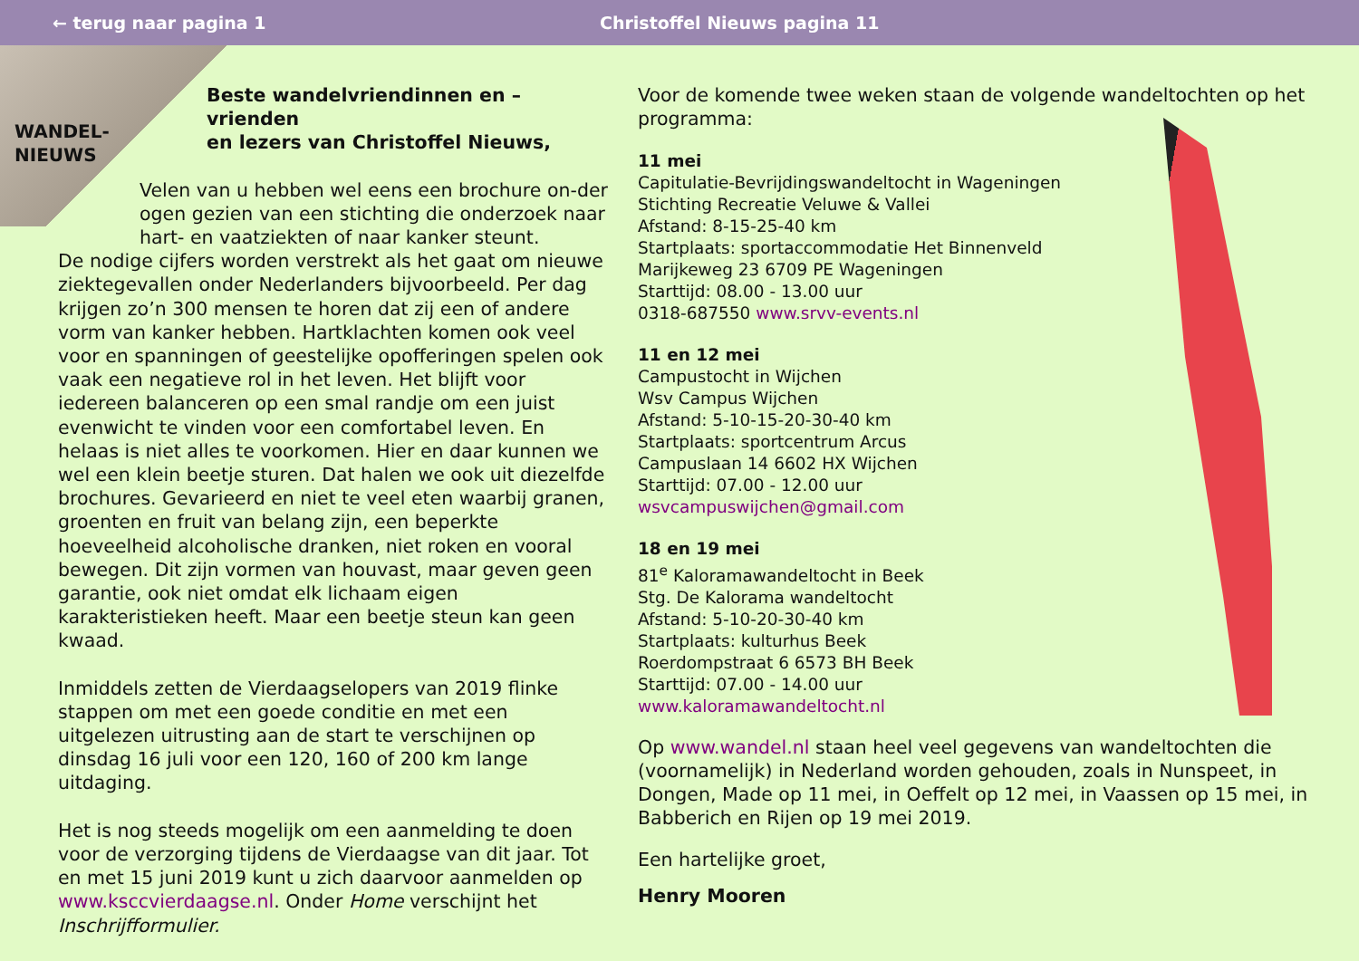← terug naar pagina 1 Christoffel Nieuws pagina 11
WANDEL-
NIEUWS
Beste wandelvriendinnen en –vrienden
en lezers van Christoffel Nieuws,
Velen van u hebben wel eens een brochure on-der ogen gezien van een stichting die onderzoek naar hart- en vaatziekten of naar kanker steunt.
De nodige cijfers worden verstrekt als het gaat om nieuwe ziektegevallen onder Nederlanders bijvoorbeeld. Per dag krijgen zo’n 300 mensen te horen dat zij een of andere vorm van kanker hebben. Hartklachten komen ook veel voor en spanningen of geestelijke opofferingen spelen ook vaak een negatieve rol in het leven. Het blijft voor iedereen balanceren op een smal randje om een juist evenwicht te vinden voor een comfortabel leven. En helaas is niet alles te voorkomen. Hier en daar kunnen we wel een klein beetje sturen. Dat halen we ook uit diezelfde brochures. Gevarieerd en niet te veel eten waarbij granen, groenten en fruit van belang zijn, een beperkte hoeveelheid alcoholische dranken, niet roken en vooral bewegen. Dit zijn vormen van houvast, maar geven geen garantie, ook niet omdat elk lichaam eigen karakteristieken heeft. Maar een beetje steun kan geen kwaad.
Inmiddels zetten de Vierdaagselopers van 2019 flinke stappen om met een goede conditie en met een uitgelezen uitrusting aan de start te verschijnen op dinsdag 16 juli voor een 120, 160 of 200 km lange uitdaging.
Het is nog steeds mogelijk om een aanmelding te doen voor de verzorging tijdens de Vierdaagse van dit jaar. Tot en met 15 juni 2019 kunt u zich daarvoor aanmelden op www.ksccvierdaagse.nl. Onder Home verschijnt het Inschrijfformulier.
Voor de komende twee weken staan de volgende wandeltochten op het programma:
11 mei
Capitulatie-Bevrijdingswandeltocht in Wageningen
Stichting Recreatie Veluwe & Vallei
Afstand: 8-15-25-40 km
Startplaats: sportaccommodatie Het Binnenveld
Marijkeweg 23 6709 PE Wageningen
Starttijd: 08.00 - 13.00 uur
0318-687550 www.srvv-events.nl
11 en 12 mei
Campustocht in Wijchen
Wsv Campus Wijchen
Afstand: 5-10-15-20-30-40 km
Startplaats: sportcentrum Arcus
Campuslaan 14 6602 HX Wijchen
Starttijd: 07.00 - 12.00 uur
wsvcampuswijchen@gmail.com
18 en 19 mei
81<sup>e</sup> Kaloramawandeltocht in Beek
Stg. De Kalorama wandeltocht
Afstand: 5-10-20-30-40 km
Startplaats: kulturhus Beek
Roerdompstraat 6 6573 BH Beek
Starttijd: 07.00 - 14.00 uur
www.kaloramawandeltocht.nl
Op www.wandel.nl staan heel veel gegevens van wandeltochten die (voornamelijk) in Nederland worden gehouden, zoals in Nunspeet, in Dongen, Made op 11 mei, in Oeffelt op 12 mei, in Vaassen op 15 mei, in Babberich en Rijen op 19 mei 2019.
Een hartelijke groet,
Henry Mooren